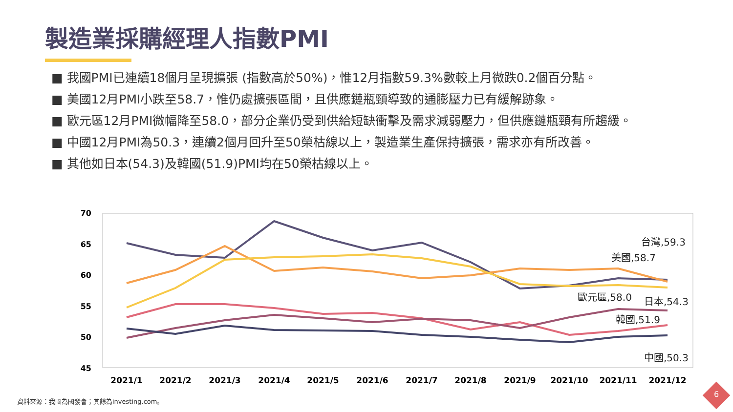製造業採購經理人指數PMI
■ 我國PMI已連續18個月呈現擴張 (指數高於50%)，惟12月指數59.3%數較上月微跌0.2個百分點。
■ 美國12月PMI小跌至58.7，惟仍處擴張區間，且供應鏈瓶頸導致的通膨壓力已有緩解跡象。
■ 歐元區12月PMI微幅降至58.0，部分企業仍受到供給短缺衝擊及需求減弱壓力，但供應鏈瓶頸有所趨緩。
■ 中國12月PMI為50.3，連續2個月回升至50榮枯線以上，製造業生產保持擴張，需求亦有所改善。
■ 其他如日本(54.3)及韓國(51.9)PMI均在50榮枯線以上。
70
65
60
55
50
45
2021/1
2021/2
2021/3
2021/4
2021/5
2021/6
2021/7
2021/8
2021/9
2021/10
2021/11
2021/12
台灣,59.3
美國,58.7
歐元區,58.0
日本,54.3
韓國,51.9
中國,50.3
資料來源：我國為國發會；其餘為investing.com。
6